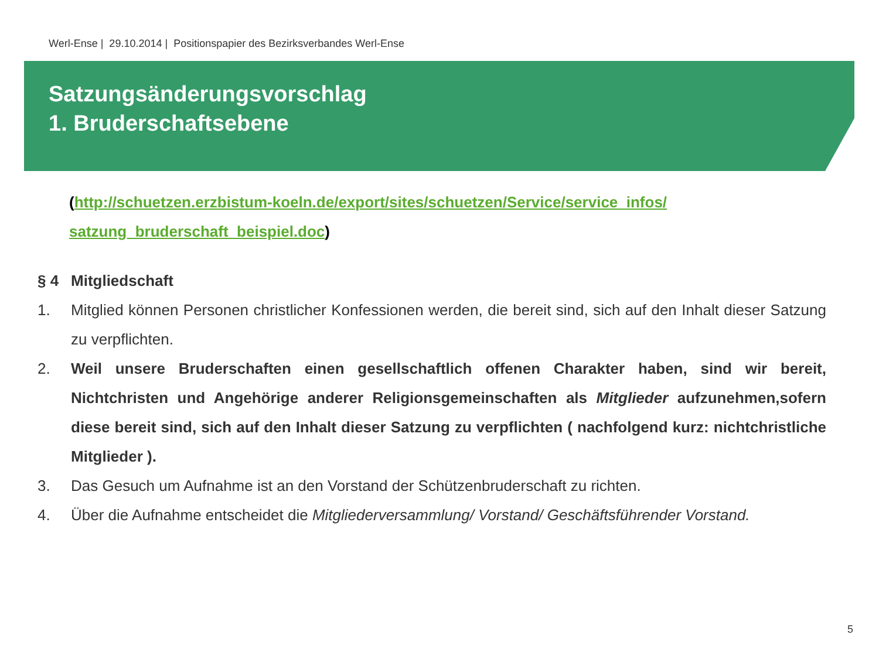Werl-Ense | 29.10.2014 | Positionspapier des Bezirksverbandes Werl-Ense
Satzungsänderungsvorschlag
1. Bruderschaftsebene
(http://schuetzen.erzbistum-koeln.de/export/sites/schuetzen/Service/service_infos/ satzung_bruderschaft_beispiel.doc)
§ 4 Mitgliedschaft
1. Mitglied können Personen christlicher Konfessionen werden, die bereit sind, sich auf den Inhalt dieser Satzung zu verpflichten.
2. Weil unsere Bruderschaften einen gesellschaftlich offenen Charakter haben, sind wir bereit, Nichtchristen und Angehörige anderer Religionsgemeinschaften als Mitglieder aufzunehmen,sofern diese bereit sind, sich auf den Inhalt dieser Satzung zu verpflichten ( nachfolgend kurz: nichtchristliche Mitglieder ).
3. Das Gesuch um Aufnahme ist an den Vorstand der Schützenbruderschaft zu richten.
4. Über die Aufnahme entscheidet die Mitgliederversammlung/ Vorstand/ Geschäftsführender Vorstand.
5